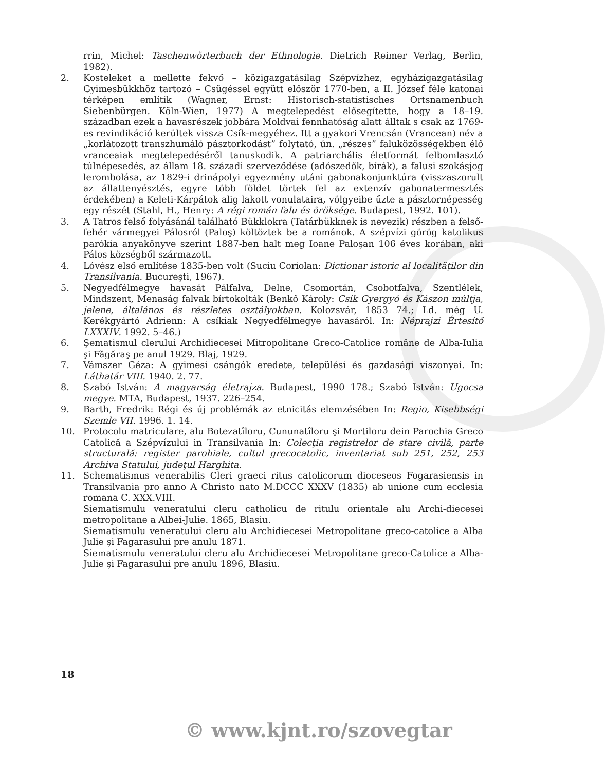rrin, Michel: Taschenwörterbuch der Ethnologie. Dietrich Reimer Verlag, Berlin, 1982).
2. Kosteleket a mellette fekvő – közigazgatásilag Szépvízhez, egyházigazgatásilag Gyimesbükkhöz tartozó – Csügéssel együtt először 1770-ben, a II. József féle katonai térképen említik (Wagner, Ernst: Historisch-statistisches Ortsnamenbuch Siebenbürgen. Köln-Wien, 1977) A megtelepedést elősegítette, hogy a 18–19. században ezek a havasrészek jobbára Moldvai fennhatóság alatt álltak s csak az 1769-es revindikáció kerültek vissza Csík-megyéhez. Itt a gyakori Vrencsán (Vrancean) név a „korlátozott transzhumáló pásztorkodást” folytató, ún. „részes” faluközösségekben élő vranceaiak megtelepedéséről tanuskodik. A patriarchális életformát felbomlasztó túlnépesedés, az állam 18. századi szerveződése (adószedők, bírák), a falusi szokásjog lerombolása, az 1829-i drinápolyi egyezmény utáni gabonakonjunktúra (visszaszorult az állattenyésztés, egyre több földet törtek fel az extenzív gabonatermesztés érdekében) a Keleti-Kárpátok alig lakott vonulataira, völgyeibe űzte a pásztornépesség egy részét (Stahl, H., Henry: A régi román falu és öröksége. Budapest, 1992. 101).
3. A Tatros felső folyásánál található Bükklokra (Tatárbükknek is nevezik) részben a felső-fehér vármegyei Pálosról (Paloş) költöztek be a románok. A szépvízi görög katolikus parókia anyakönyve szerint 1887-ben halt meg Ioane Paloşan 106 éves korában, aki Pálos községből származott.
4. Lóvész első említése 1835-ben volt (Suciu Coriolan: Dictionar istoric al localităţilor din Transilvania. Bucureşti, 1967).
5. Negyedfélmegye havasát Pálfalva, Delne, Csomortán, Csobotfalva, Szentlélek, Mindszent, Menaság falvak bírtokolták (Benkő Károly: Csík Gyergyó és Kászon múltja, jelene, általános és részletes osztályokban. Kolozsvár, 1853 74.; Ld. még U. Kerékgyártó Adrienn: A csíkiak Negyedfélmegye havasáról. In: Néprajzi Értesítő LXXXIV. 1992. 5–46.)
6. Şematismul clerului Archidiecesei Mitropolitane Greco-Catolice române de Alba-Iulia şi Făgăraş pe anul 1929. Blaj, 1929.
7. Vámszer Géza: A gyimesi csángók eredete, települési és gazdasági viszonyai. In: Láthatár VIII. 1940. 2. 77.
8. Szabó István: A magyarság életrajza. Budapest, 1990 178.; Szabó István: Ugocsa megye. MTA, Budapest, 1937. 226–254.
9. Barth, Fredrik: Régi és új problémák az etnicitás elemzésében In: Regio, Kisebbségi Szemle VII. 1996. 1. 14.
10. Protocolu matriculare, alu Botezatîloru, Cununatîloru şi Mortiloru dein Parochia Greco Catolică a Szépvízului in Transilvania In: Colecţia registrelor de stare civilă, parte structurală: register parohiale, cultul grecocatolic, inventariat sub 251, 252, 253 Archiva Statului, judeţul Harghita.
11. Schematismus venerabilis Cleri graeci ritus catolicorum dioceseos Fogarasiensis in Transilvania pro anno A Christo nato M.DCCC XXXV (1835) ab unione cum ecclesia romana C. XXX.VIII.
Siematismulu veneratului cleru catholicu de ritulu orientale alu Archi-diecesei metropolitane a Albei-Julie. 1865, Blasiu.
Siematismulu veneratului cleru alu Archidiecesei Metropolitane greco-catolice a Alba Julie şi Fagarasului pre anulu 1871.
Siematismulu veneratului cleru alu Archidiecesei Metropolitane greco-Catolice a Alba-Julie şi Fagarasului pre anulu 1896, Blasiu.
18
© www.kjnt.ro/szovegtar